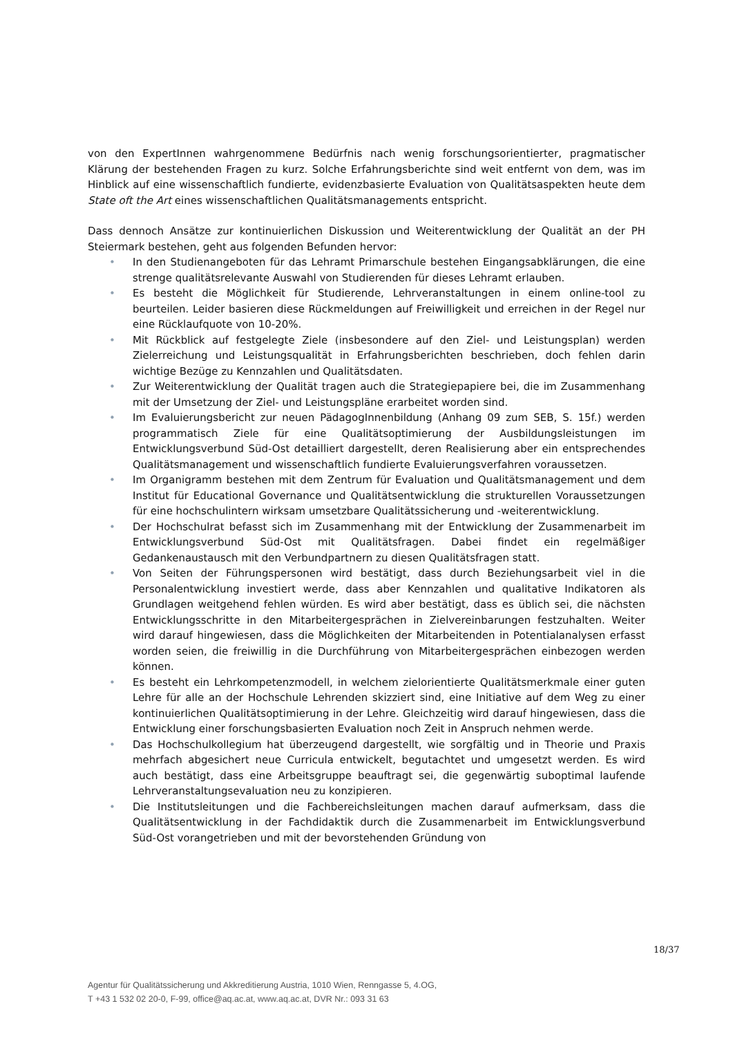von den ExpertInnen wahrgenommene Bedürfnis nach wenig forschungsorientierter, pragmatischer Klärung der bestehenden Fragen zu kurz. Solche Erfahrungsberichte sind weit entfernt von dem, was im Hinblick auf eine wissenschaftlich fundierte, evidenzbasierte Evaluation von Qualitätsaspekten heute dem State oft the Art eines wissenschaftlichen Qualitätsmanagements entspricht.
Dass dennoch Ansätze zur kontinuierlichen Diskussion und Weiterentwicklung der Qualität an der PH Steiermark bestehen, geht aus folgenden Befunden hervor:
• In den Studienangeboten für das Lehramt Primarschule bestehen Eingangsabklärungen, die eine strenge qualitätsrelevante Auswahl von Studierenden für dieses Lehramt erlauben.
• Es besteht die Möglichkeit für Studierende, Lehrveranstaltungen in einem online-tool zu beurteilen. Leider basieren diese Rückmeldungen auf Freiwilligkeit und erreichen in der Regel nur eine Rücklaufquote von 10-20%.
• Mit Rückblick auf festgelegte Ziele (insbesondere auf den Ziel- und Leistungsplan) werden Zielerreichung und Leistungsqualität in Erfahrungsberichten beschrieben, doch fehlen darin wichtige Bezüge zu Kennzahlen und Qualitätsdaten.
• Zur Weiterentwicklung der Qualität tragen auch die Strategiepapiere bei, die im Zusammenhang mit der Umsetzung der Ziel- und Leistungspläne erarbeitet worden sind.
• Im Evaluierungsbericht zur neuen PädagogInnenbildung (Anhang 09 zum SEB, S. 15f.) werden programmatisch Ziele für eine Qualitätsoptimierung der Ausbildungsleistungen im Entwicklungsverbund Süd-Ost detailliert dargestellt, deren Realisierung aber ein entsprechendes Qualitätsmanagement und wissenschaftlich fundierte Evaluierungsverfahren voraussetzen.
• Im Organigramm bestehen mit dem Zentrum für Evaluation und Qualitätsmanagement und dem Institut für Educational Governance und Qualitätsentwicklung die strukturellen Voraussetzungen für eine hochschulintern wirksam umsetzbare Qualitätssicherung und -weiterentwicklung.
• Der Hochschulrat befasst sich im Zusammenhang mit der Entwicklung der Zusammenarbeit im Entwicklungsverbund Süd-Ost mit Qualitätsfragen. Dabei findet ein regelmäßiger Gedankenaustausch mit den Verbundpartnern zu diesen Qualitätsfragen statt.
• Von Seiten der Führungspersonen wird bestätigt, dass durch Beziehungsarbeit viel in die Personalentwicklung investiert werde, dass aber Kennzahlen und qualitative Indikatoren als Grundlagen weitgehend fehlen würden. Es wird aber bestätigt, dass es üblich sei, die nächsten Entwicklungsschritte in den Mitarbeitergesprächen in Zielvereinbarungen festzuhalten. Weiter wird darauf hingewiesen, dass die Möglichkeiten der Mitarbeitenden in Potentialanalysen erfasst worden seien, die freiwillig in die Durchführung von Mitarbeitergesprächen einbezogen werden können.
• Es besteht ein Lehrkompetenzmodell, in welchem zielorientierte Qualitätsmerkmale einer guten Lehre für alle an der Hochschule Lehrenden skizziert sind, eine Initiative auf dem Weg zu einer kontinuierlichen Qualitätsoptimierung in der Lehre. Gleichzeitig wird darauf hingewiesen, dass die Entwicklung einer forschungsbasierten Evaluation noch Zeit in Anspruch nehmen werde.
• Das Hochschulkollegium hat überzeugend dargestellt, wie sorgfältig und in Theorie und Praxis mehrfach abgesichert neue Curricula entwickelt, begutachtet und umgesetzt werden. Es wird auch bestätigt, dass eine Arbeitsgruppe beauftragt sei, die gegenwärtig suboptimal laufende Lehrveranstaltungsevaluation neu zu konzipieren.
• Die Institutsleitungen und die Fachbereichsleitungen machen darauf aufmerksam, dass die Qualitätsentwicklung in der Fachdidaktik durch die Zusammenarbeit im Entwicklungsverbund Süd-Ost vorangetrieben und mit der bevorstehenden Gründung von
18/37
Agentur für Qualitätssicherung und Akkreditierung Austria, 1010 Wien, Renngasse 5, 4.OG,
T +43 1 532 02 20-0, F-99, office@aq.ac.at, www.aq.ac.at, DVR Nr.: 093 31 63